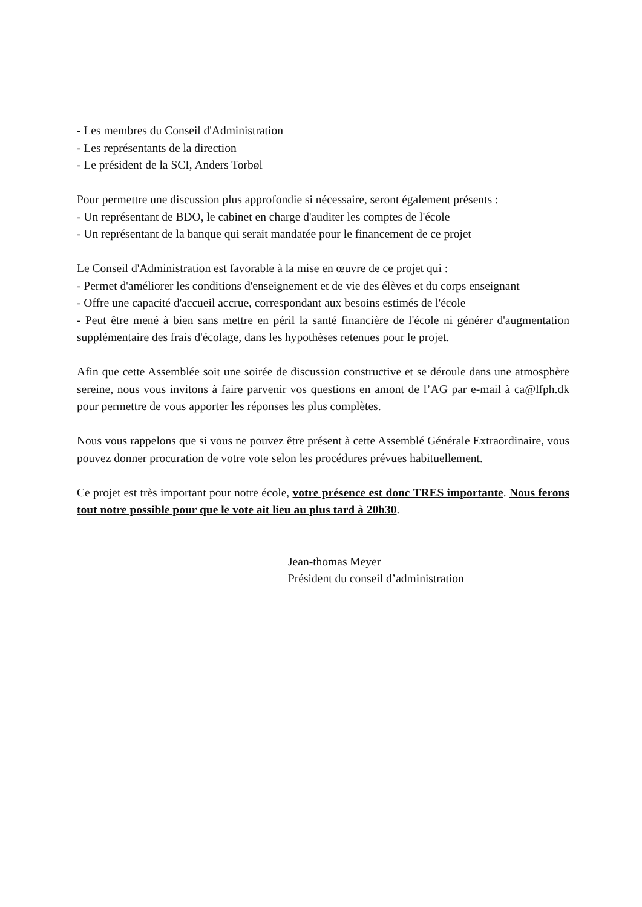- Les membres du Conseil d'Administration
- Les représentants de la direction
- Le président de la SCI, Anders Torbøl
Pour permettre une discussion plus approfondie si nécessaire, seront également présents :
- Un représentant de BDO, le cabinet en charge d'auditer les comptes de l'école
- Un représentant de la banque qui serait mandatée pour le financement de ce projet
Le Conseil d'Administration est favorable à la mise en œuvre de ce projet qui :
- Permet d'améliorer les conditions d'enseignement et de vie des élèves et du corps enseignant
- Offre une capacité d'accueil accrue, correspondant aux besoins estimés de l'école
- Peut être mené à bien sans mettre en péril la santé financière de l'école ni générer d'augmentation supplémentaire des frais d'écolage, dans les hypothèses retenues pour le projet.
Afin que cette Assemblée soit une soirée de discussion constructive et se déroule dans une atmosphère sereine, nous vous invitons à faire parvenir vos questions en amont de l’AG par e-mail à ca@lfph.dk pour permettre de vous apporter les réponses les plus complètes.
Nous vous rappelons que si vous ne pouvez être présent à cette Assemblé Générale Extraordinaire, vous pouvez donner procuration de votre vote selon les procédures prévues habituellement.
Ce projet est très important pour notre école, votre présence est donc TRES importante. Nous ferons tout notre possible pour que le vote ait lieu au plus tard à 20h30.
Jean-thomas Meyer
Président du conseil d’administration